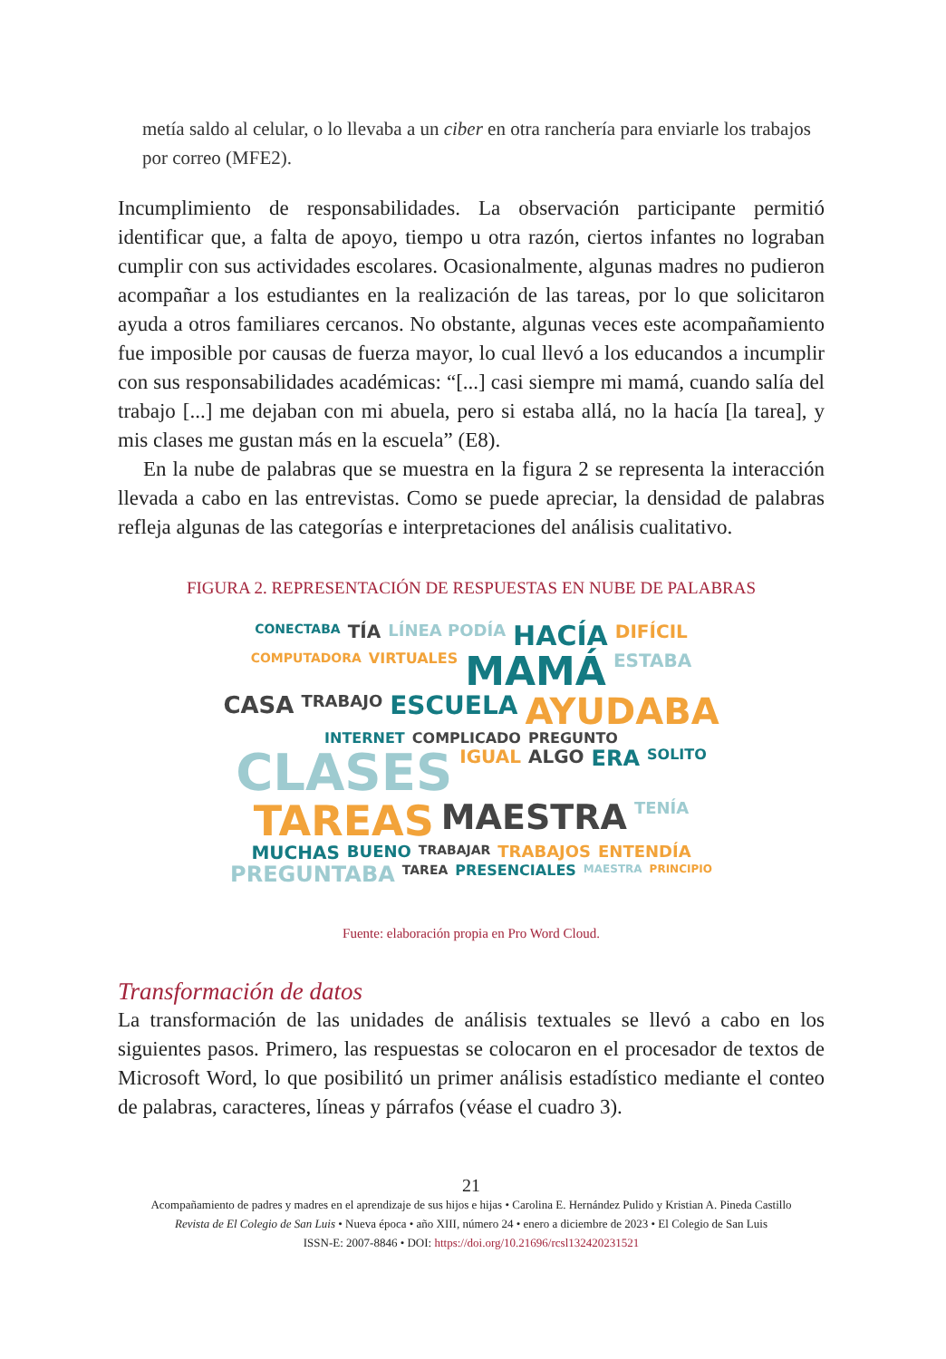metía saldo al celular, o lo llevaba a un ciber en otra ranchería para enviarle los trabajos por correo (MFE2).
Incumplimiento de responsabilidades. La observación participante permitió identificar que, a falta de apoyo, tiempo u otra razón, ciertos infantes no lograban cumplir con sus actividades escolares. Ocasionalmente, algunas madres no pudieron acompañar a los estudiantes en la realización de las tareas, por lo que solicitaron ayuda a otros familiares cercanos. No obstante, algunas veces este acompañamiento fue imposible por causas de fuerza mayor, lo cual llevó a los educandos a incumplir con sus responsabilidades académicas: “[...] casi siempre mi mamá, cuando salía del trabajo [...] me dejaban con mi abuela, pero si estaba allá, no la hacía [la tarea], y mis clases me gustan más en la escuela” (E8).
En la nube de palabras que se muestra en la figura 2 se representa la interacción llevada a cabo en las entrevistas. Como se puede apreciar, la densidad de palabras refleja algunas de las categorías e interpretaciones del análisis cualitativo.
FIGURA 2. REPRESENTACIÓN DE RESPUESTAS EN NUBE DE PALABRAS
CONECTABA TÍA LÍNEA PODÍA HACÍA DIFÍCIL COMPUTADORA VIRTUALES MAMÁ ESTABA CASA TRABAJO ESCUELA AYUDABA INTERNET COMPLICADO PREGUNTO CLASES IGUAL ALGO ERA SOLITO TAREAS MAESTRA TENÍA MUCHAS BUENO TRABAJAR TRABAJOS ENTENDÍA PREGUNTABA TAREA PRESENCIALES MAESTRA PRINCIPIO
Fuente: elaboración propia en Pro Word Cloud.
Transformación de datos
La transformación de las unidades de análisis textuales se llevó a cabo en los siguientes pasos. Primero, las respuestas se colocaron en el procesador de textos de Microsoft Word, lo que posibilitó un primer análisis estadístico mediante el conteo de palabras, caracteres, líneas y párrafos (véase el cuadro 3).
21
Acompañamiento de padres y madres en el aprendizaje de sus hijos e hijas • Carolina E. Hernández Pulido y Kristian A. Pineda Castillo
Revista de El Colegio de San Luis • Nueva época • año XIII, número 24 • enero a diciembre de 2023 • El Colegio de San Luis
ISSN-E: 2007-8846 • DOI: https://doi.org/10.21696/rcsl132420231521